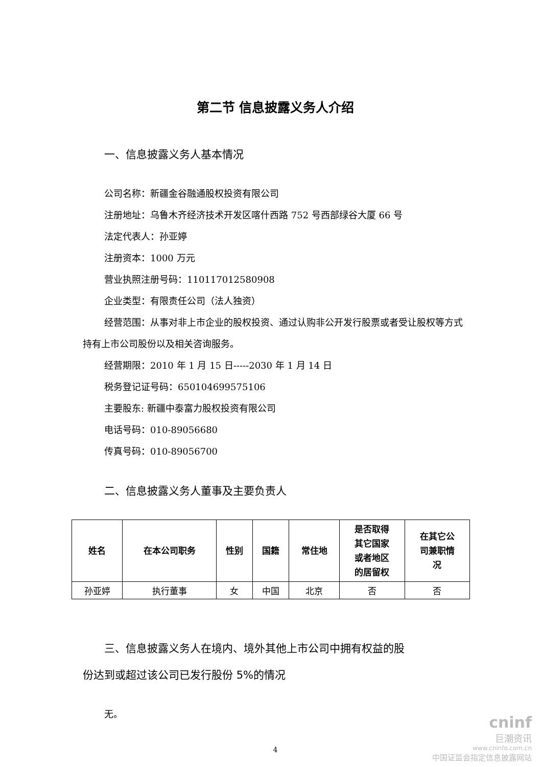第二节 信息披露义务人介绍
一、信息披露义务人基本情况
公司名称：新疆金谷融通股权投资有限公司
注册地址：乌鲁木齐经济技术开发区喀什西路 752 号西部绿谷大厦 66 号
法定代表人：孙亚婷
注册资本：1000 万元
营业执照注册号码：110117012580908
企业类型：有限责任公司（法人独资）
经营范围：从事对非上市企业的股权投资、通过认购非公开发行股票或者受让股权等方式持有上市公司股份以及相关咨询服务。
经营期限：2010 年 1 月 15 日-----2030 年 1 月 14 日
税务登记证号码：650104699575106
主要股东: 新疆中泰富力股权投资有限公司
电话号码：010-89056680
传真号码：010-89056700
二、信息披露义务人董事及主要负责人
| 姓名 | 在本公司职务 | 性别 | 国籍 | 常住地 | 是否取得 其它国家 或者地区 的居留权 | 在其它公 司兼职情 况 |
| --- | --- | --- | --- | --- | --- | --- |
| 孙亚婷 | 执行董事 | 女 | 中国 | 北京 | 否 | 否 |
三、信息披露义务人在境内、境外其他上市公司中拥有权益的股
份达到或超过该公司已发行股份 5%的情况
无。
4
cninf
巨潮资讯
www.cninfo.com.cn
中国证监会指定信息披露网站